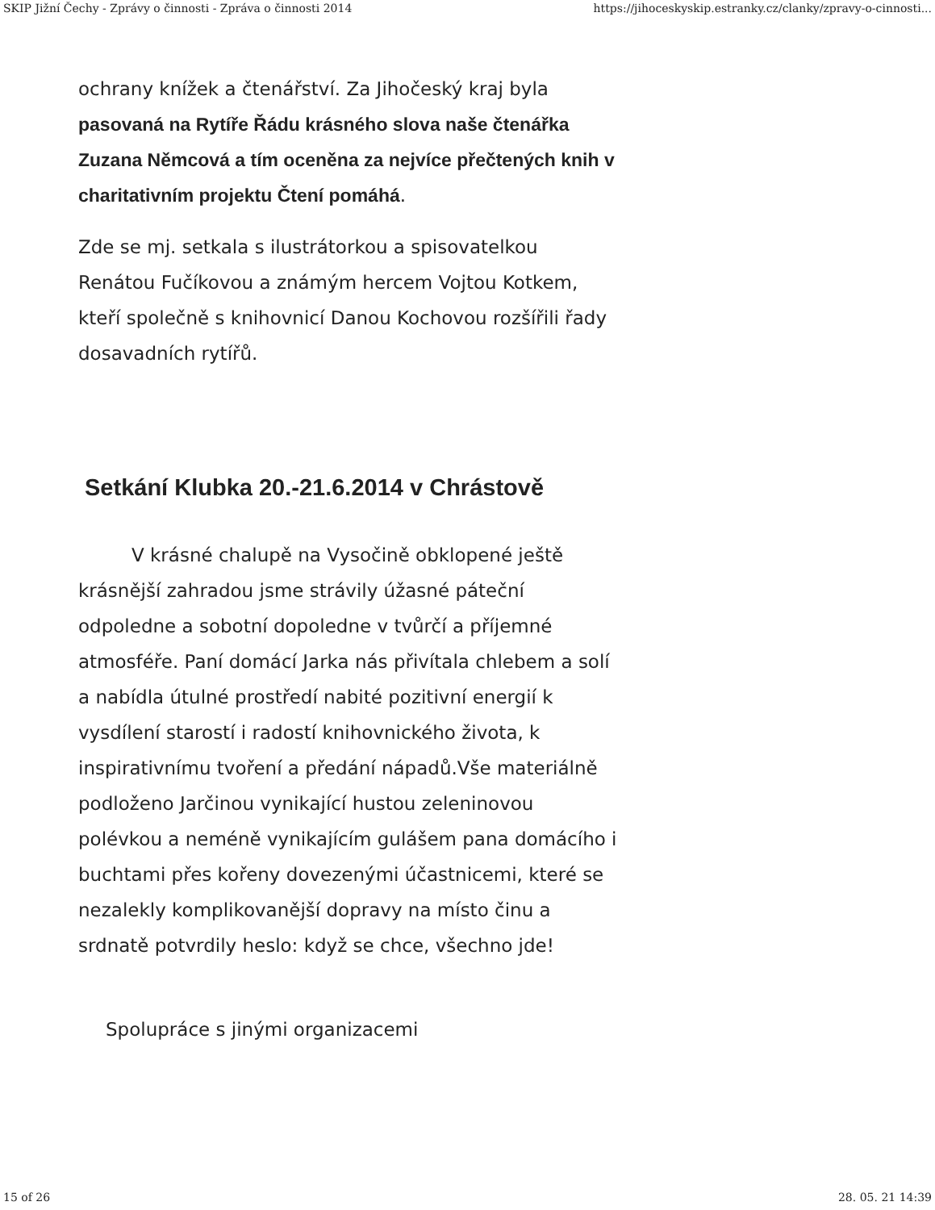SKIP Jižní Čechy - Zprávy o činnosti - Zpráva o činnosti 2014 https://jihoceskyskip.estranky.cz/clanky/zpravy-o-cinnosti...
ochrany knížek a čtenářství. Za Jihočeský kraj byla pasovaná na Rytíře Řádu krásného slova naše čtenářka Zuzana Němcová a tím oceněna za nejvíce přečtených knih v charitativním projektu Čtení pomáhá.
Zde se mj. setkala s ilustrátorkou a spisovatelkou Renátou Fučíkovou a známým hercem Vojtou Kotkem, kteří společně s knihovnicí Danou Kochovou rozšířili řady dosavadních rytířů.
Setkání Klubka 20.-21.6.2014 v Chrástově
V krásné chalupě na Vysočině obklopené ještě krásnější zahradou jsme strávily úžasné páteční odpoledne a sobotní dopoledne v tvůrčí a příjemné atmosféře. Paní domácí Jarka nás přivítala chlebem a solí a nabídla útulné prostředí nabité pozitivní energií k vysdílení starostí i radostí knihovnického života, k inspirativnímu tvoření a předání nápadů.Vše materiálně podloženo Jarčinou vynikající hustou zeleninovou polévkou a neméně vynikajícím gulášem pana domácího i buchtami přes kořeny dovezenými účastnicemi, které se nezalekly komplikovanější dopravy na místo činu a srdnatě potvrdily heslo: když se chce, všechno jde!
Spolupráce s jinými organizacemi
15 of 26 28. 05. 21 14:39